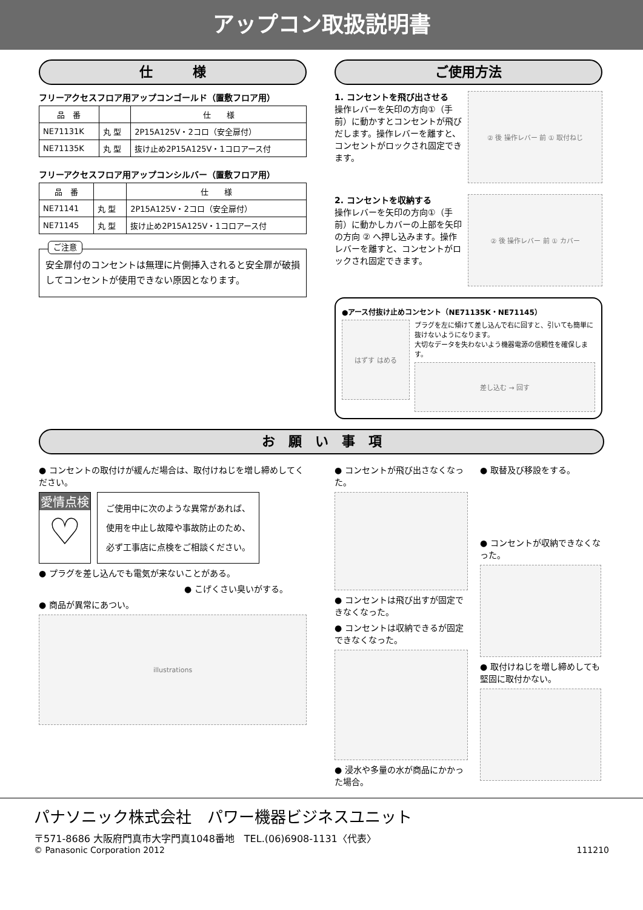アップコン取扱説明書
仕　　　様
フリーアクセスフロア用アップコンゴールド（置敷フロア用）
| 品 番 | | 仕 様 |
| --- | --- | --- |
| NE71131K | 丸 型 | 2P15A125V・2コロ（安全扉付） |
| NE71135K | 丸 型 | 抜け止め2P15A125V・1コロアース付 |
フリーアクセスフロア用アップコンシルバー（置敷フロア用）
| 品 番 | | 仕 様 |
| --- | --- | --- |
| NE71141 | 丸 型 | 2P15A125V・2コロ（安全扉付） |
| NE71145 | 丸 型 | 抜け止め2P15A125V・1コロアース付 |
ご注意
安全扉付のコンセントは無理に片側挿入されると安全扉が破損してコンセントが使用できない原因となります。
ご使用方法
1. コンセントを飛び出させる
操作レバーを矢印の方向①（手前）に動かすとコンセントが飛びだします。操作レバーを離すと、コンセントがロックされ固定できます。
② 後 操作レバー 前 ① 取付ねじ
2. コンセントを収納する
操作レバーを矢印の方向①（手前）に動かしカバーの上部を矢印の方向 ② へ押し込みます。操作レバーを離すと、コンセントがロックされ固定できます。
② 後 操作レバー 前 ① カバー
●アース付抜け止めコンセント（NE71135K・NE71145）
はずす はめる
プラグを左に傾けて差し込んで右に回すと、引いても簡単に抜けないようになります。
大切なデータを失わないよう機器電源の信頼性を確保します。
差し込む → 回す
お　願　い　事　項
● コンセントの取付けが緩んだ場合は、取付けねじを増し締めしてください。
愛情点検
♡
ご使用中に次のような異常があれば、
使用を中止し故障や事故防止のため、
必ず工事店に点検をご相談ください。
● プラグを差し込んでも電気が来ないことがある。
● こげくさい臭いがする。
● 商品が異常にあつい。
illustrations
● コンセントが飛び出さなくなった。
● コンセントは飛び出すが固定できなくなった。
● コンセントは収納できるが固定できなくなった。
● 浸水や多量の水が商品にかかった場合。
● 取替及び移設をする。
● コンセントが収納できなくなった。
● 取付けねじを増し締めしても堅固に取付かない。
パナソニック株式会社　パワー機器ビジネスユニット
〒571-8686 大阪府門真市大字門真1048番地　TEL.(06)6908-1131〈代表〉
© Panasonic Corporation 2012 111210